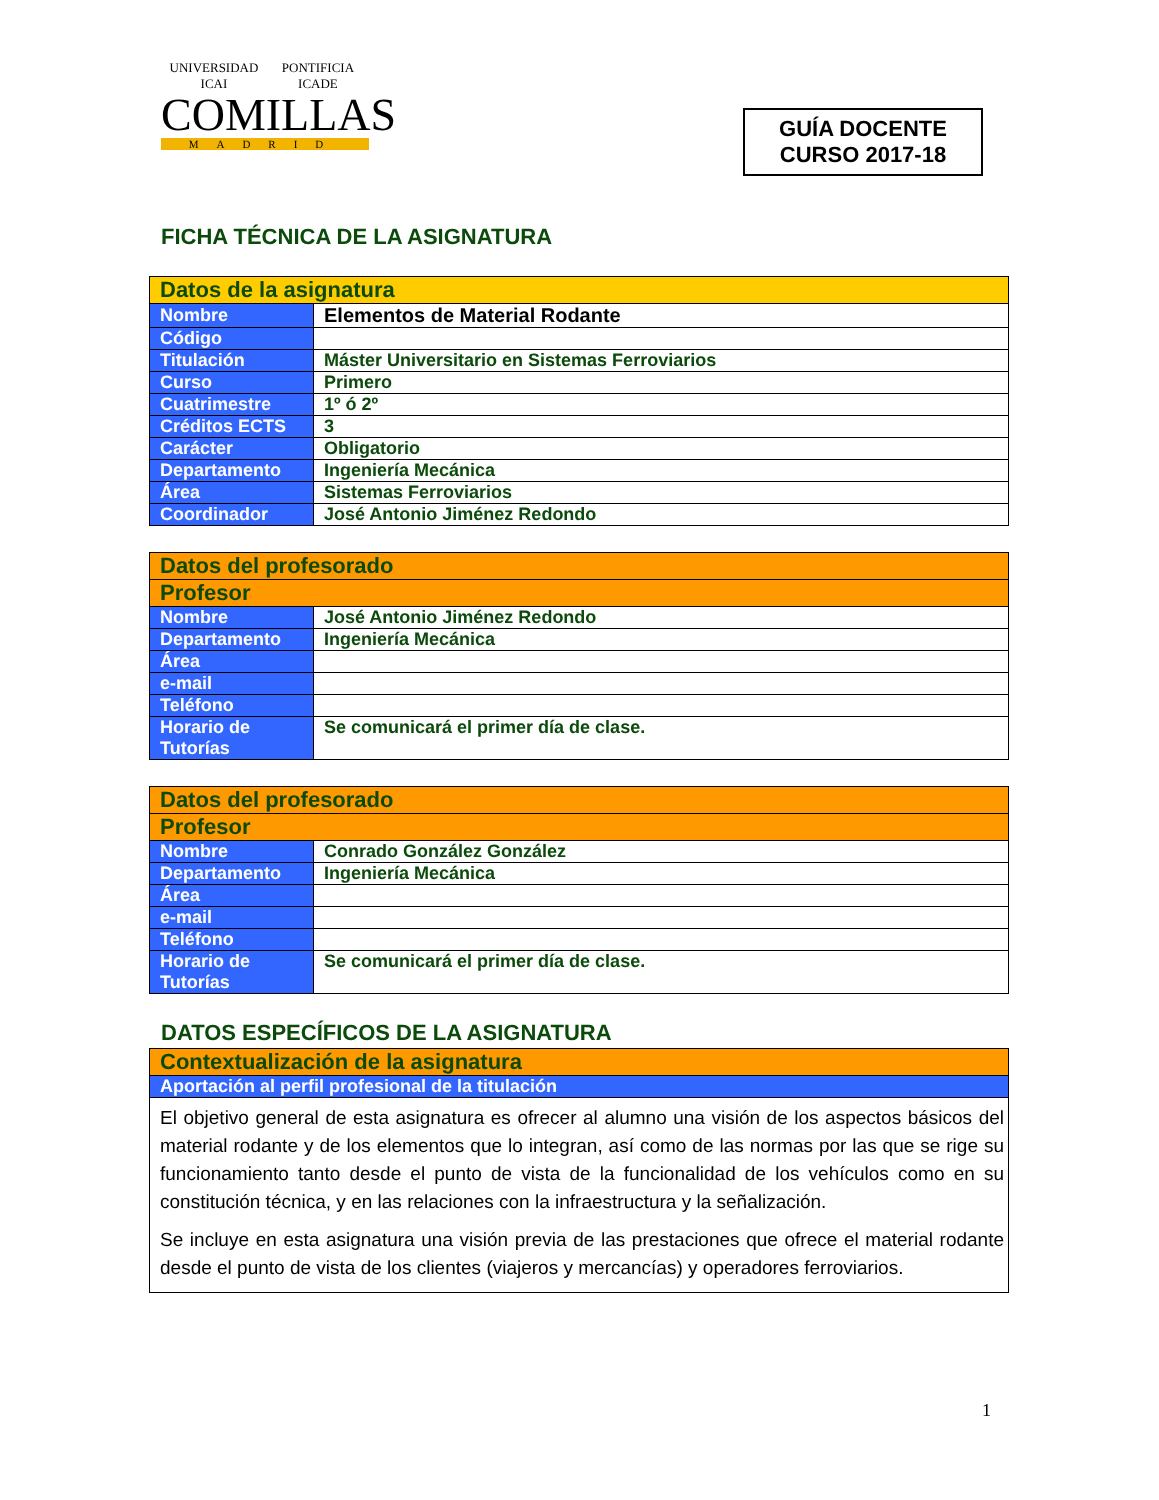UNIVERSIDAD ICAI PONTIFICIA ICADE
COMILLAS
MADRID
GUÍA DOCENTE
CURSO 2017-18
FICHA TÉCNICA DE LA ASIGNATURA
| Datos de la asignatura | |
| --- | --- |
| Nombre | Elementos de Material Rodante |
| Código | |
| Titulación | Máster Universitario en Sistemas Ferroviarios |
| Curso | Primero |
| Cuatrimestre | 1º ó 2º |
| Créditos ECTS | 3 |
| Carácter | Obligatorio |
| Departamento | Ingeniería Mecánica |
| Área | Sistemas Ferroviarios |
| Coordinador | José Antonio Jiménez Redondo |
| Datos del profesorado | |
| --- | --- |
| Profesor | |
| Nombre | José Antonio Jiménez Redondo |
| Departamento | Ingeniería Mecánica |
| Área | |
| e-mail | |
| Teléfono | |
| Horario de Tutorías | Se comunicará el primer día de clase. |
| Datos del profesorado | |
| --- | --- |
| Profesor | |
| Nombre | Conrado González González |
| Departamento | Ingeniería Mecánica |
| Área | |
| e-mail | |
| Teléfono | |
| Horario de Tutorías | Se comunicará el primer día de clase. |
DATOS ESPECÍFICOS DE LA ASIGNATURA
| Contextualización de la asignatura |
| --- |
| Aportación al perfil profesional de la titulación |
| El objetivo general de esta asignatura es ofrecer al alumno una visión de los aspectos básicos del material rodante y de los elementos que lo integran, así como de las normas por las que se rige su funcionamiento tanto desde el punto de vista de la funcionalidad de los vehículos como en su constitución técnica, y en las relaciones con la infraestructura y la señalización. Se incluye en esta asignatura una visión previa de las prestaciones que ofrece el material rodante desde el punto de vista de los clientes (viajeros y mercancías) y operadores ferroviarios. |
1